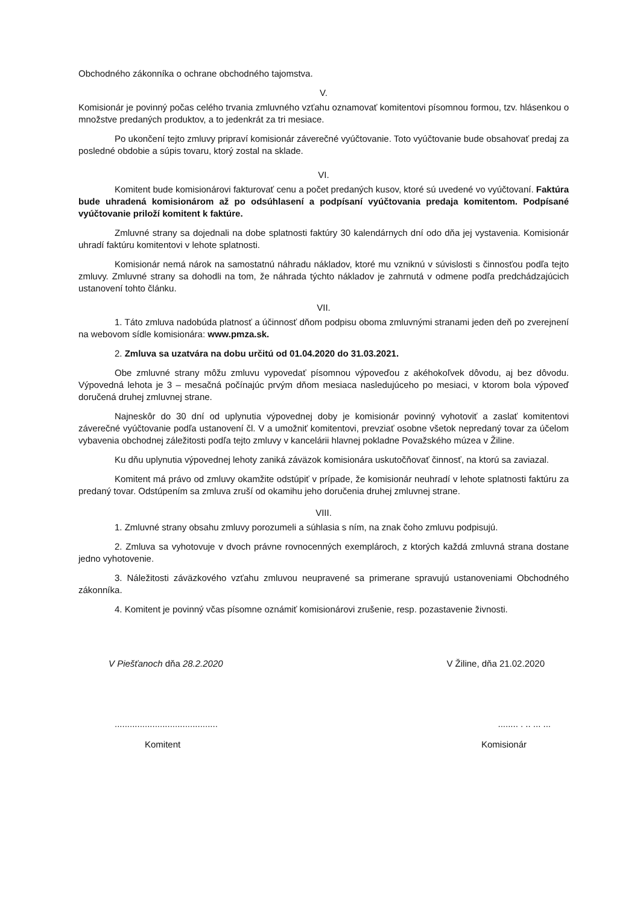Obchodného zákonníka o ochrane obchodného tajomstva.
V.
Komisionár je povinný počas celého trvania zmluvného vzťahu oznamovať komitentovi písomnou formou, tzv. hlásenkou o množstve predaných produktov, a to jedenkrát za tri mesiace.
Po ukončení tejto zmluvy pripraví komisionár záverečné vyúčtovanie. Toto vyúčtovanie bude obsahovať predaj za posledné obdobie a súpis tovaru, ktorý zostal na sklade.
VI.
Komitent bude komisionárovi fakturovať cenu a počet predaných kusov, ktoré sú uvedené vo vyúčtovaní. Faktúra bude uhradená komisionárom až po odsúhlasení a podpísaní vyúčtovania predaja komitentom. Podpísané vyúčtovanie priloží komitent k faktúre.
Zmluvné strany sa dojednali na dobe splatnosti faktúry 30 kalendárnych dní odo dňa jej vystavenia. Komisionár uhradí faktúru komitentovi v lehote splatnosti.
Komisionár nemá nárok na samostatnú náhradu nákladov, ktoré mu vzniknú v súvislosti s činnosťou podľa tejto zmluvy. Zmluvné strany sa dohodli na tom, že náhrada týchto nákladov je zahrnutá v odmene podľa predchádzajúcich ustanovení tohto článku.
VII.
1. Táto zmluva nadobúda platnosť a účinnosť dňom podpisu oboma zmluvnými stranami jeden deň po zverejnení na webovom sídle komisionára: www.pmza.sk.
2. Zmluva sa uzatvára na dobu určitú od 01.04.2020 do 31.03.2021.
Obe zmluvné strany môžu zmluvu vypovedať písomnou výpoveďou z akéhokoľvek dôvodu, aj bez dôvodu. Výpovedná lehota je 3 – mesačná počínajúc prvým dňom mesiaca nasledujúceho po mesiaci, v ktorom bola výpoveď doručená druhej zmluvnej strane.
Najneskôr do 30 dní od uplynutia výpovednej doby je komisionár povinný vyhotoviť a zaslať komitentovi záverečné vyúčtovanie podľa ustanovení čl. V a umožniť komitentovi, prevziať osobne všetok nepredaný tovar za účelom vybavenia obchodnej záležitosti podľa tejto zmluvy v kancelárii hlavnej pokladne Považského múzea v Žiline.
Ku dňu uplynutia výpovednej lehoty zaniká záväzok komisionára uskutočňovať činnosť, na ktorú sa zaviazal.
Komitent má právo od zmluvy okamžite odstúpiť v prípade, že komisionár neuhradí v lehote splatnosti faktúru za predaný tovar. Odstúpením sa zmluva zruší od okamihu jeho doručenia druhej zmluvnej strane.
VIII.
1. Zmluvné strany obsahu zmluvy porozumeli a súhlasia s ním, na znak čoho zmluvu podpisujú.
2. Zmluva sa vyhotovuje v dvoch právne rovnocenných exemplároch, z ktorých každá zmluvná strana dostane jedno vyhotovenie.
3. Náležitosti záväzkového vzťahu zmluvou neupravené sa primerane spravujú ustanoveniami Obchodného zákonníka.
4. Komitent je povinný včas písomne oznámiť komisionárovi zrušenie, resp. pozastavenie živnosti.
V Piešťanoch dňa 28.2.2020 V Žiline, dňa 21.02.2020
................................................. . .. ... ...
Komitent Komisionár